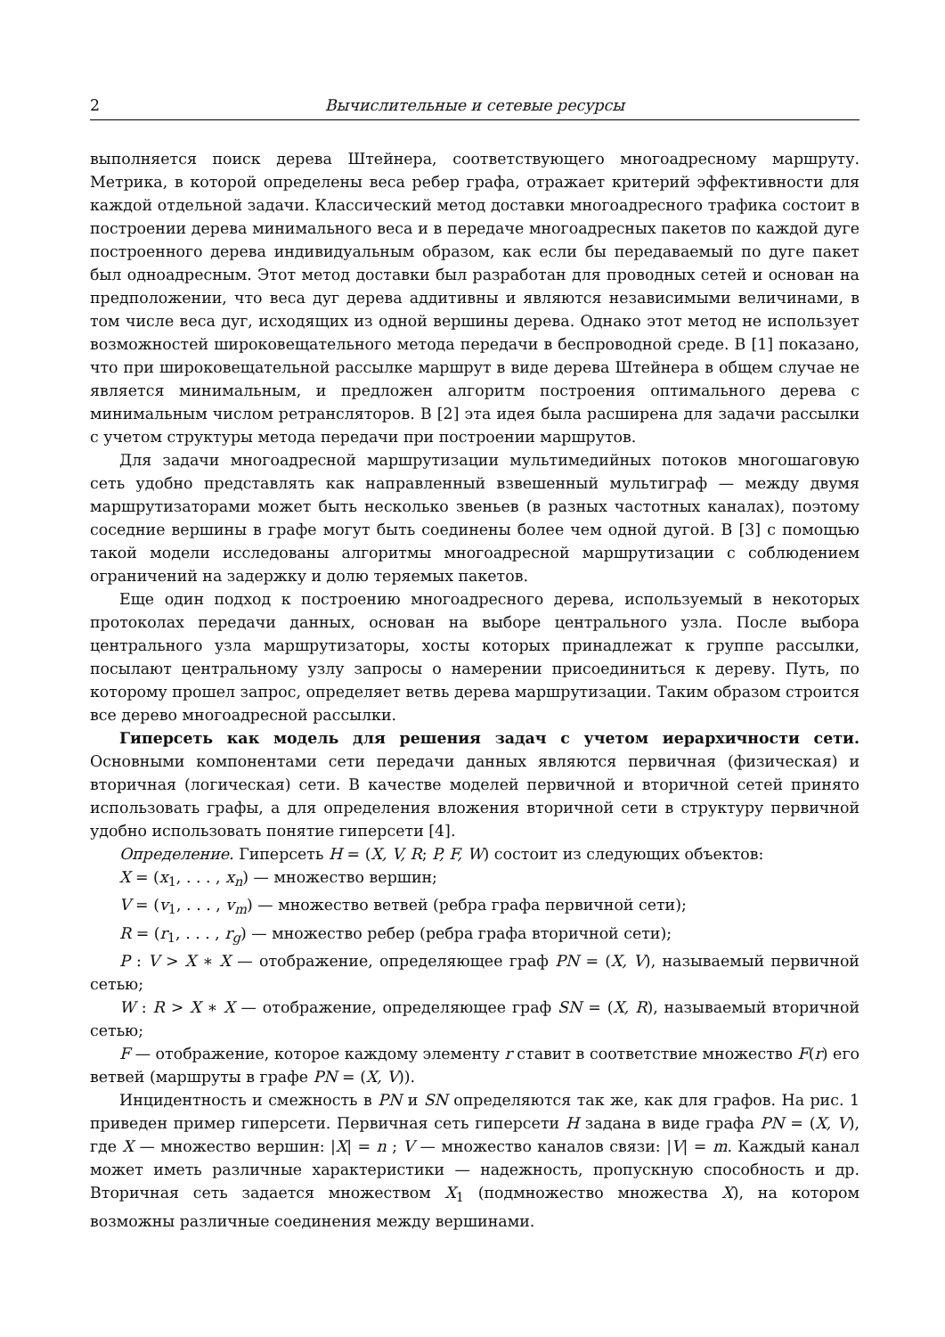2 Вычислительные и сетевые ресурсы
выполняется поиск дерева Штейнера, соответствующего многоадресному маршруту. Метрика, в которой определены веса ребер графа, отражает критерий эффективности для каждой отдельной задачи. Классический метод доставки многоадресного трафика состоит в построении дерева минимального веса и в передаче многоадресных пакетов по каждой дуге построенного дерева индивидуальным образом, как если бы передаваемый по дуге пакет был одноадресным. Этот метод доставки был разработан для проводных сетей и основан на предположении, что веса дуг дерева аддитивны и являются независимыми величинами, в том числе веса дуг, исходящих из одной вершины дерева. Однако этот метод не использует возможностей широковещательного метода передачи в беспроводной среде. В [1] показано, что при широковещательной рассылке маршрут в виде дерева Штейнера в общем случае не является минимальным, и предложен алгоритм построения оптимального дерева с минимальным числом ретрансляторов. В [2] эта идея была расширена для задачи рассылки с учетом структуры метода передачи при построении маршрутов.
Для задачи многоадресной маршрутизации мультимедийных потоков многошаговую сеть удобно представлять как направленный взвешенный мультиграф — между двумя маршрутизаторами может быть несколько звеньев (в разных частотных каналах), поэтому соседние вершины в графе могут быть соединены более чем одной дугой. В [3] с помощью такой модели исследованы алгоритмы многоадресной маршрутизации с соблюдением ограничений на задержку и долю теряемых пакетов.
Еще один подход к построению многоадресного дерева, используемый в некоторых протоколах передачи данных, основан на выборе центрального узла. После выбора центрального узла маршрутизаторы, хосты которых принадлежат к группе рассылки, посылают центральному узлу запросы о намерении присоединиться к дереву. Путь, по которому прошел запрос, определяет ветвь дерева маршрутизации. Таким образом строится все дерево многоадресной рассылки.
Гиперсеть как модель для решения задач с учетом иерархичности сети. Основными компонентами сети передачи данных являются первичная (физическая) и вторичная (логическая) сети. В качестве моделей первичной и вторичной сетей принято использовать графы, а для определения вложения вторичной сети в структуру первичной удобно использовать понятие гиперсети [4].
Определение. Гиперсеть H = (X, V, R; P, F, W) состоит из следующих объектов:
X = (x<sub>1</sub>, . . . , x<sub>n</sub>) — множество вершин;
V = (v<sub>1</sub>, . . . , v<sub>m</sub>) — множество ветвей (ребра графа первичной сети);
R = (r<sub>1</sub>, . . . , r<sub>g</sub>) — множество ребер (ребра графа вторичной сети);
P : V > X ∗ X — отображение, определяющее граф PN = (X, V), называемый первичной сетью;
W : R > X ∗ X — отображение, определяющее граф SN = (X, R), называемый вторичной сетью;
F — отображение, которое каждому элементу r ставит в соответствие множество F(r) его ветвей (маршруты в графе PN = (X, V)).
Инцидентность и смежность в PN и SN определяются так же, как для графов. На рис. 1 приведен пример гиперсети. Первичная сеть гиперсети H задана в виде графа PN = (X, V), где X — множество вершин: |X| = n ; V — множество каналов связи: |V| = m. Каждый канал может иметь различные характеристики — надежность, пропускную способность и др. Вторичная сеть задается множеством X<sub>1</sub> (подмножество множества X), на котором возможны различные соединения между вершинами.